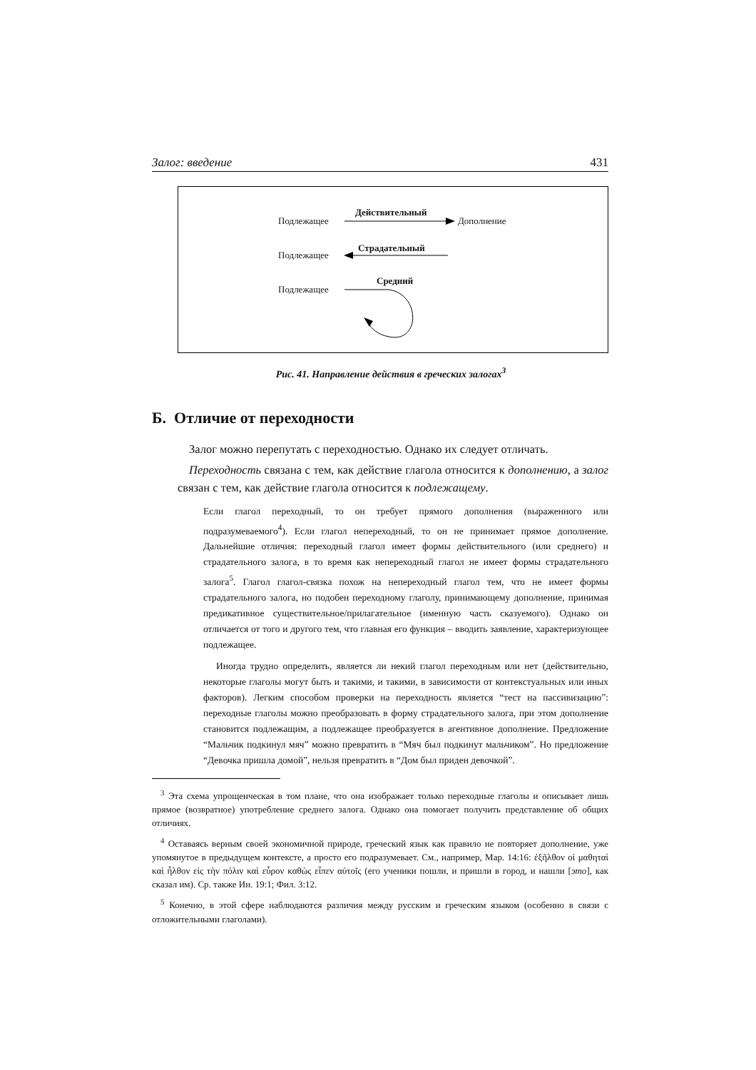Залог: введение 431
Подлежащее
Действительный
Дополнение
Подлежащее
Страдательный
Подлежащее
Средний
Рис. 41. Направление действия в греческих залогах<sup>3</sup>
Б. Отличие от переходности
Залог можно перепутать с переходностью. Однако их следует отличать.
Переходность связана с тем, как действие глагола относится к дополнению, а залог связан с тем, как действие глагола относится к подлежащему.
Если глагол переходный, то он требует прямого дополнения (выраженного или подразумеваемого<sup>4</sup>). Если глагол непереходный, то он не принимает прямое дополнение. Дальнейшие отличия: переходный глагол имеет формы действительного (или среднего) и страдательного залога, в то время как непереходный глагол не имеет формы страдательного залога<sup>5</sup>. Глагол глагол-связка похож на непереходный глагол тем, что не имеет формы страдательного залога, но подобен переходному глаголу, принимающему дополнение, принимая предикативное существительное/прилагательное (именную часть сказуемого). Однако он отличается от того и другого тем, что главная его функция – вводить заявление, характеризующее подлежащее.
Иногда трудно определить, является ли некий глагол переходным или нет (действительно, некоторые глаголы могут быть и такими, и такими, в зависимости от контекстуальных или иных факторов). Легким способом проверки на переходность является “тест на пассивизацию”: переходные глаголы можно преобразовать в форму страдательного залога, при этом дополнение становится подлежащим, а подлежащее преобразуется в агентивное дополнение. Предложение “Мальчик подкинул мяч” можно превратить в “Мяч был подкинут мальчиком”. Но предложение “Девочка пришла домой”, нельзя превратить в “Дом был приден девочкой”.
<sup>3</sup> Эта схема упрощенческая в том плане, что она изображает только переходные глаголы и описывает лишь прямое (возвратное) употребление среднего залога. Однако она помогает получить представление об общих отличиях.
<sup>4</sup> Оставаясь верным своей экономичной природе, греческий язык как правило не повторяет дополнение, уже упомянутое в предыдущем контексте, а просто его подразумевает. См., например, Мар. 14:16: ἐξῆλθον οἱ μαθηταὶ καὶ ἦλθον εἰς τὴν πόλιν καὶ εὗρον καθὼς εἶπεν αὐτοῖς (его ученики пошли, и пришли в город, и нашли [это], как сказал им). Ср. также Ин. 19:1; Фил. 3:12.
<sup>5</sup> Конечно, в этой сфере наблюдаются различия между русским и греческим языком (особенно в связи с отложительными глаголами).